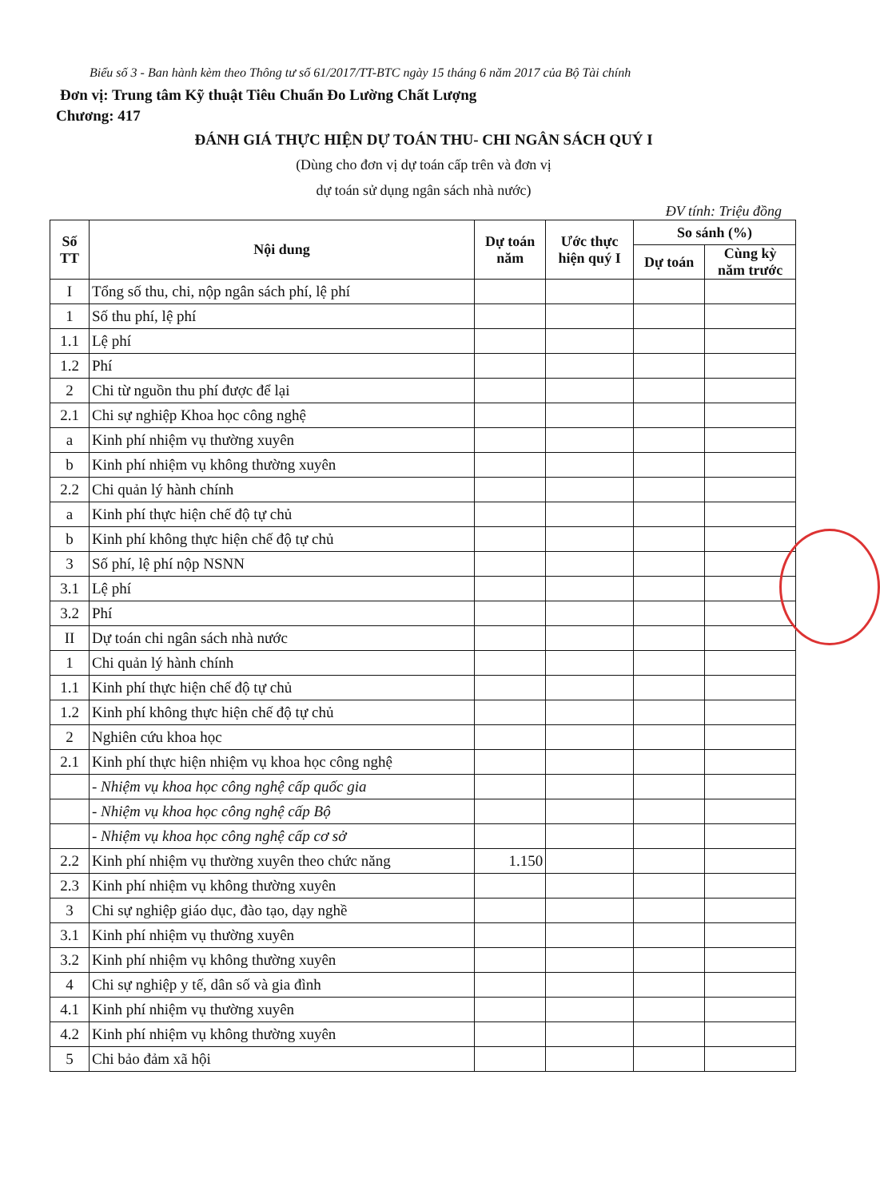Biểu số 3 - Ban hành kèm theo Thông tư số 61/2017/TT-BTC ngày 15 tháng 6 năm 2017 của Bộ Tài chính
Đơn vị: Trung tâm Kỹ thuật Tiêu Chuẩn Đo Lường Chất Lượng
Chương: 417
ĐÁNH GIÁ THỰC HIỆN DỰ TOÁN THU- CHI NGÂN SÁCH QUÝ I
(Dùng cho đơn vị dự toán cấp trên và đơn vị
dự toán sử dụng ngân sách nhà nước)
ĐV tính: Triệu đồng
| Số TT | Nội dung | Dự toán năm | Ước thực hiện quý I | So sánh (%) | |
| --- | --- | --- | --- | --- | --- |
| | | | | Dự toán | Cùng kỳ năm trước |
| I | Tổng số thu, chi, nộp ngân sách phí, lệ phí | | | | |
| 1 | Số thu phí, lệ phí | | | | |
| 1.1 | Lệ phí | | | | |
| 1.2 | Phí | | | | |
| 2 | Chi từ nguồn thu phí được để lại | | | | |
| 2.1 | Chi sự nghiệp Khoa học công nghệ | | | | |
| a | Kinh phí nhiệm vụ thường xuyên | | | | |
| b | Kinh phí nhiệm vụ không thường xuyên | | | | |
| 2.2 | Chi quản lý hành chính | | | | |
| a | Kinh phí thực hiện chế độ tự chủ | | | | |
| b | Kinh phí không thực hiện chế độ tự chủ | | | | |
| 3 | Số phí, lệ phí nộp NSNN | | | | |
| 3.1 | Lệ phí | | | | |
| 3.2 | Phí | | | | |
| II | Dự toán chi ngân sách nhà nước | | | | |
| 1 | Chi quản lý hành chính | | | | |
| 1.1 | Kinh phí thực hiện chế độ tự chủ | | | | |
| 1.2 | Kinh phí không thực hiện chế độ tự chủ | | | | |
| 2 | Nghiên cứu khoa học | | | | |
| 2.1 | Kinh phí thực hiện nhiệm vụ khoa học công nghệ | | | | |
| | - Nhiệm vụ khoa học công nghệ cấp quốc gia | | | | |
| | - Nhiệm vụ khoa học công nghệ cấp Bộ | | | | |
| | - Nhiệm vụ khoa học công nghệ cấp cơ sở | | | | |
| 2.2 | Kinh phí nhiệm vụ thường xuyên theo chức năng | 1.150 | | | |
| 2.3 | Kinh phí nhiệm vụ không thường xuyên | | | | |
| 3 | Chi sự nghiệp giáo dục, đào tạo, dạy nghề | | | | |
| 3.1 | Kinh phí nhiệm vụ thường xuyên | | | | |
| 3.2 | Kinh phí nhiệm vụ không thường xuyên | | | | |
| 4 | Chi sự nghiệp y tế, dân số và gia đình | | | | |
| 4.1 | Kinh phí nhiệm vụ thường xuyên | | | | |
| 4.2 | Kinh phí nhiệm vụ không thường xuyên | | | | |
| 5 | Chi bảo đảm xã hội | | | | |